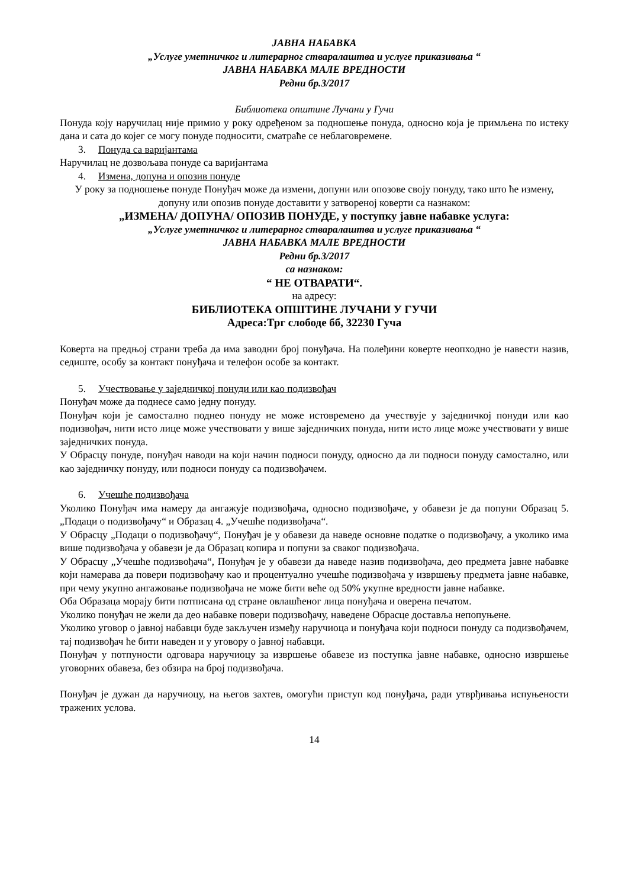ЈАВНА НАБАВКА
„Услуге уметничког и литерарног стваралаштва и услуге приказивања “
ЈАВНА НАБАВКА МАЛЕ ВРЕДНОСТИ
Редни бр.3/2017
Библиотека општине Лучани у Гучи
Понуда коју наручилац није примио у року одређеном за подношење понуда, односно која је примљена по истеку дана и сата до којег се могу понуде подносити, сматраће се неблаговремене.
3. Понуда са варијантама
Наручилац не дозвољава понуде са варијантама
4. Измена, допуна и опозив понуде
У року за подношење понуде Понуђач може да измени, допуни или опозове своју понуду, тако што ће измену, допуну или опозив понуде доставити у затвореној коверти са назнаком:
„ИЗМЕНА/ ДОПУНА/ ОПОЗИВ ПОНУДЕ, у поступку јавне набавке услуга:
„Услуге уметничког и литерарног стваралаштва и услуге приказивања “
ЈАВНА НАБАВКА МАЛЕ ВРЕДНОСТИ
Редни бр.3/2017
са назнаком:
“ НЕ ОТВАРАТИ“.
на адресу:
БИБЛИОТЕКА ОПШТИНЕ ЛУЧАНИ У ГУЧИ
Адреса:Трг слободе бб, 32230 Гуча
Коверта на предњој страни треба да има заводни број понуђача. На полеђини коверте неопходно је навести назив, седиште, особу за контакт понуђача и телефон особе за контакт.
5. Учествовање у заједничкој понуди или као подизвођач
Понуђач може да поднесе само једну понуду.
Понуђач који је самостално поднео понуду не може истовремено да учествује у заједничкој понуди или као подизвођач, нити исто лице може учествовати у више заједничких понуда, нити исто лице може учествовати у више заједничких понуда.
У Обрасцу понуде, понуђач наводи на који начин подноси понуду, односно да ли подноси понуду самостално, или као заједничку понуду, или подноси понуду са подизвођачем.
6. Учешће подизвођача
Уколико Понуђач има намеру да ангажује подизвођача, односно подизвођаче, у обавези је да попуни Образац 5. „Подаци о подизвођачу“ и Образац 4. „Учешће подизвођача“.
У Обрасцу „Подаци о подизвођачу“, Понуђач је у обавези да наведе основне податке о подизвођачу, а уколико има више подизвођача у обавези је да Образац копира и попуни за сваког подизвођача.
У Обрасцу „Учешће подизвођача“, Понуђач је у обавези да наведе назив подизвођача, део предмета јавне набавке који намерава да повери подизвођачу као и процентуално учешће подизвођача у извршењу предмета јавне набавке, при чему укупно ангажовање подизвођача не може бити веће од 50% укупне вредности јавне набавке.
Оба Образаца морају бити потписана од стране овлашћеног лица понуђача и оверена печатом.
Уколико понуђач не жели да део набавке повери подизвођачу, наведене Обрасце доставља непопуњене.
Уколико уговор о јавној набавци буде закључен између наручиоца и понуђача који подноси понуду са подизвођачем, тај подизвођач ће бити наведен и у уговору о јавној набавци.
Понуђач у потпуности одговара наручиоцу за извршење обавезе из поступка јавне набавке, односно извршење уговорних обавеза, без обзира на број подизвођача.
Понуђач је дужан да наручиоцу, на његов захтев, омогући приступ код понуђача, ради утврђивања испуњености тражених услова.
14